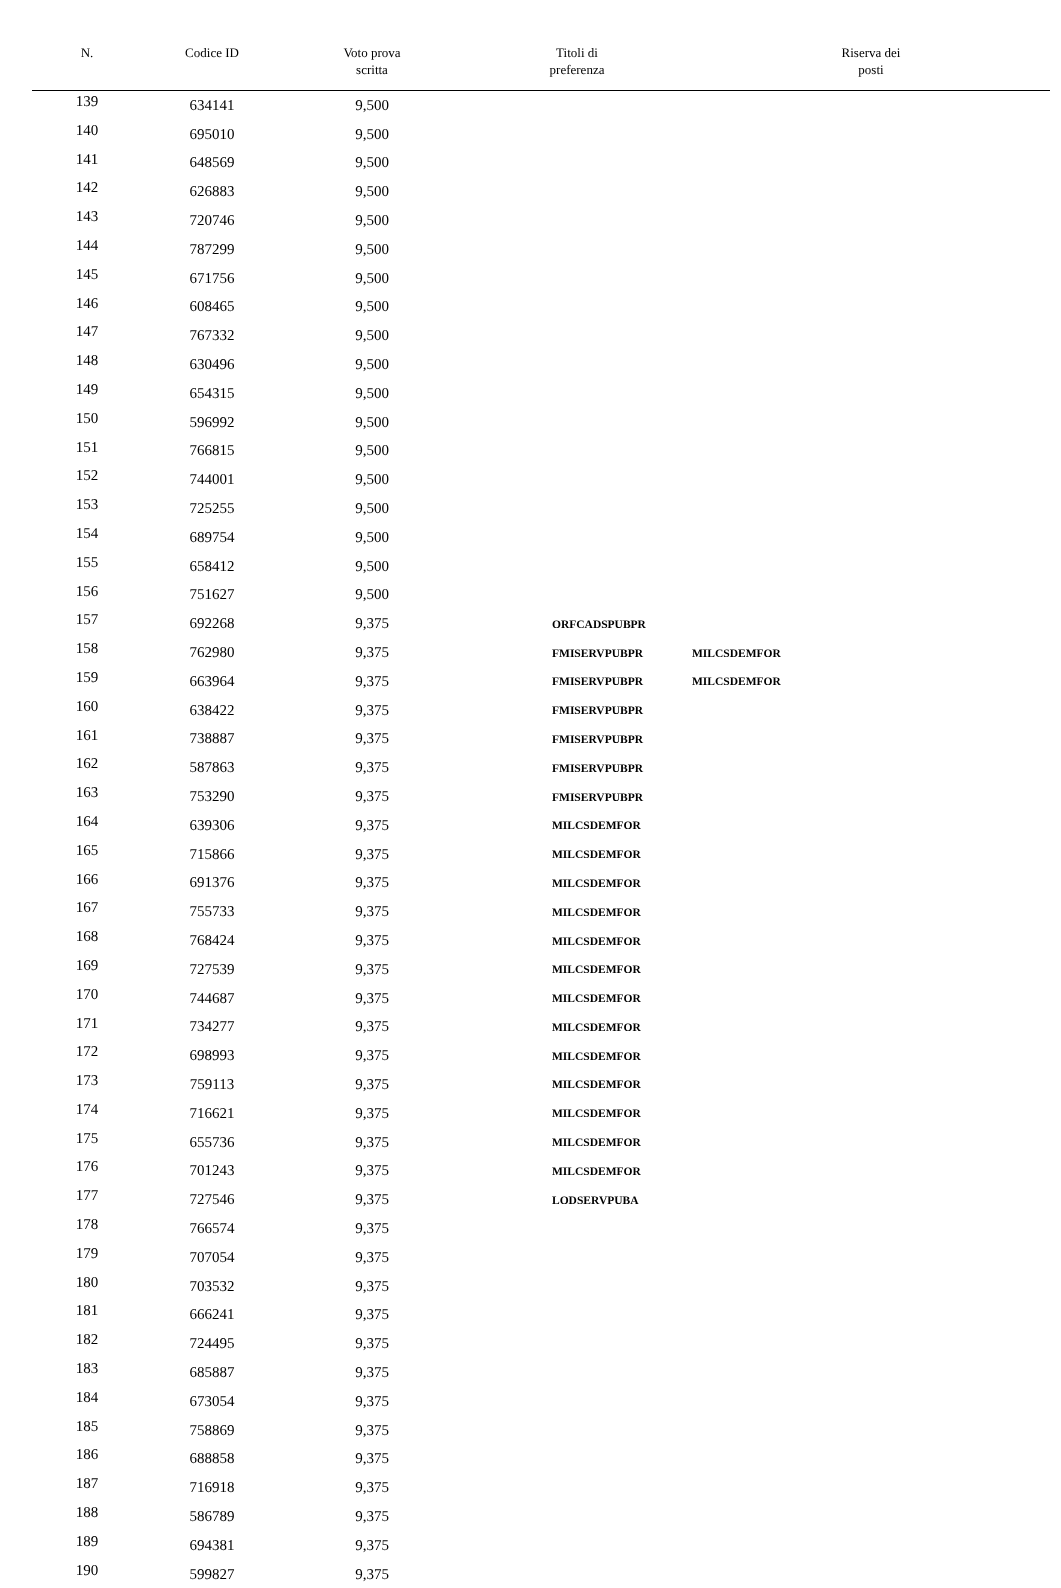| N. | Codice ID | Voto prova scritta | Titoli di preferenza | Riserva dei posti |
| --- | --- | --- | --- | --- |
| 139 | 634141 | 9,500 | | |
| 140 | 695010 | 9,500 | | |
| 141 | 648569 | 9,500 | | |
| 142 | 626883 | 9,500 | | |
| 143 | 720746 | 9,500 | | |
| 144 | 787299 | 9,500 | | |
| 145 | 671756 | 9,500 | | |
| 146 | 608465 | 9,500 | | |
| 147 | 767332 | 9,500 | | |
| 148 | 630496 | 9,500 | | |
| 149 | 654315 | 9,500 | | |
| 150 | 596992 | 9,500 | | |
| 151 | 766815 | 9,500 | | |
| 152 | 744001 | 9,500 | | |
| 153 | 725255 | 9,500 | | |
| 154 | 689754 | 9,500 | | |
| 155 | 658412 | 9,500 | | |
| 156 | 751627 | 9,500 | | |
| 157 | 692268 | 9,375 | ORFCADSPUBPR | |
| 158 | 762980 | 9,375 | FMISERVPUBPR | MILCSDEMFOR |
| 159 | 663964 | 9,375 | FMISERVPUBPR | MILCSDEMFOR |
| 160 | 638422 | 9,375 | FMISERVPUBPR | |
| 161 | 738887 | 9,375 | FMISERVPUBPR | |
| 162 | 587863 | 9,375 | FMISERVPUBPR | |
| 163 | 753290 | 9,375 | FMISERVPUBPR | |
| 164 | 639306 | 9,375 | MILCSDEMFOR | |
| 165 | 715866 | 9,375 | MILCSDEMFOR | |
| 166 | 691376 | 9,375 | MILCSDEMFOR | |
| 167 | 755733 | 9,375 | MILCSDEMFOR | |
| 168 | 768424 | 9,375 | MILCSDEMFOR | |
| 169 | 727539 | 9,375 | MILCSDEMFOR | |
| 170 | 744687 | 9,375 | MILCSDEMFOR | |
| 171 | 734277 | 9,375 | MILCSDEMFOR | |
| 172 | 698993 | 9,375 | MILCSDEMFOR | |
| 173 | 759113 | 9,375 | MILCSDEMFOR | |
| 174 | 716621 | 9,375 | MILCSDEMFOR | |
| 175 | 655736 | 9,375 | MILCSDEMFOR | |
| 176 | 701243 | 9,375 | MILCSDEMFOR | |
| 177 | 727546 | 9,375 | LODSERVPUBA | |
| 178 | 766574 | 9,375 | | |
| 179 | 707054 | 9,375 | | |
| 180 | 703532 | 9,375 | | |
| 181 | 666241 | 9,375 | | |
| 182 | 724495 | 9,375 | | |
| 183 | 685887 | 9,375 | | |
| 184 | 673054 | 9,375 | | |
| 185 | 758869 | 9,375 | | |
| 186 | 688858 | 9,375 | | |
| 187 | 716918 | 9,375 | | |
| 188 | 586789 | 9,375 | | |
| 189 | 694381 | 9,375 | | |
| 190 | 599827 | 9,375 | | |